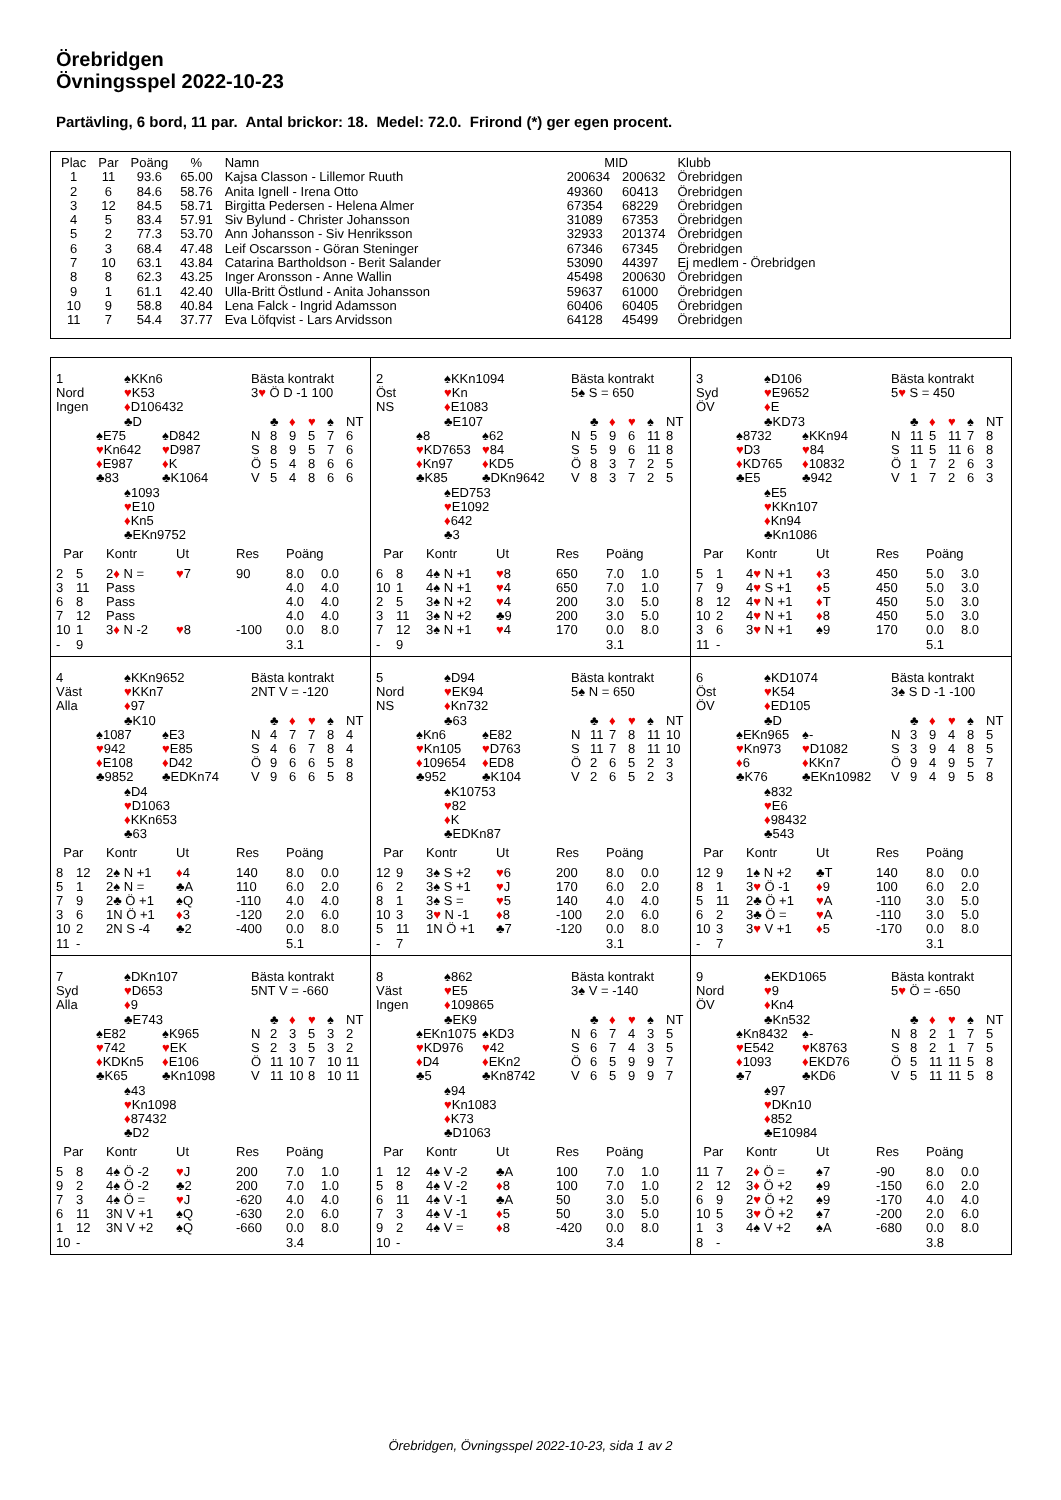Örebridgen
Övningsspel 2022-10-23
Partävling, 6 bord, 11 par. Antal brickor: 18. Medel: 72.0. Frirond (*) ger egen procent.
| Plac | Par | Poäng | % | Namn | MID | | Klubb |
| --- | --- | --- | --- | --- | --- | --- | --- |
| 1 | 11 | 93.6 | 65.00 | Kajsa Classon - Lillemor Ruuth | 200634 | 200632 | Örebridgen |
| 2 | 6 | 84.6 | 58.76 | Anita Ignell - Irena Otto | 49360 | 60413 | Örebridgen |
| 3 | 12 | 84.5 | 58.71 | Birgitta Pedersen - Helena Almer | 67354 | 68229 | Örebridgen |
| 4 | 5 | 83.4 | 57.91 | Siv Bylund - Christer Johansson | 31089 | 67353 | Örebridgen |
| 5 | 2 | 77.3 | 53.70 | Ann Johansson - Siv Henriksson | 32933 | 201374 | Örebridgen |
| 6 | 3 | 68.4 | 47.48 | Leif Oscarsson - Göran Steninger | 67346 | 67345 | Örebridgen |
| 7 | 10 | 63.1 | 43.84 | Catarina Bartholdson - Berit Salander | 53090 | 44397 | Ej medlem - Örebridgen |
| 8 | 8 | 62.3 | 43.25 | Inger Aronsson - Anne Wallin | 45498 | 200630 | Örebridgen |
| 9 | 1 | 61.1 | 42.40 | Ulla-Britt Östlund - Anita Johansson | 59637 | 61000 | Örebridgen |
| 10 | 9 | 58.8 | 40.84 | Lena Falck - Ingrid Adamsson | 60406 | 60405 | Örebridgen |
| 11 | 7 | 54.4 | 37.77 | Eva Löfqvist - Lars Arvidsson | 64128 | 45499 | Örebridgen |
| 1 | | ♠KKn6 | |
| Nord | | ♥ K53 | |
| Ingen | | ♦ D106432 | |
| | | ♣D | |
| | ♠E75 | | ♠D842 |
| | ♥ Kn642 | | ♥ D987 |
| | ♦ E987 | | ♦ K |
| | ♣83 | | ♣K1064 |
| | | ♠1093 | |
| | | ♥ E10 | |
| | | ♦ Kn5 | |
| | | ♣EKn9752 | |
Bästa kontrakt
3♥ Ö D -1 100
| | ♣ | ♦ | ♥ | ♠ | NT |
| N | 8 | 9 | 5 | 7 | 6 |
| S | 8 | 9 | 5 | 7 | 6 |
| Ö | 5 | 4 | 8 | 6 | 6 |
| V | 5 | 4 | 8 | 6 | 6 |
| Par | | Kontr | Ut | Res | Poäng | |
| --- | --- | --- | --- | --- | --- | --- |
| 2 | 5 | 2 ♦ N = | ♥ 7 | 90 | 8.0 | 0.0 |
| 3 | 11 | Pass | | | 4.0 | 4.0 |
| 6 | 8 | Pass | | | 4.0 | 4.0 |
| 7 | 12 | Pass | | | 4.0 | 4.0 |
| 10 | 1 | 3 ♦ N -2 | ♥ 8 | -100 | 0.0 | 8.0 |
| - | 9 | | | | 3.1 | |
| 2 | | ♠KKn1094 | |
| Öst | | ♥ Kn | |
| NS | | ♦ E1083 | |
| | | ♣E107 | |
| | ♠8 | | ♠62 |
| | ♥ KD7653 | | ♥ 84 |
| | ♦ Kn97 | | ♦ KD5 |
| | ♣K85 | | ♣DKn9642 |
| | | ♠ED753 | |
| | | ♥ E1092 | |
| | | ♦ 642 | |
| | | ♣3 | |
Bästa kontrakt
5♠ S = 650
| | ♣ | ♦ | ♥ | ♠ | NT |
| N | 5 | 9 | 6 | 11 | 8 |
| S | 5 | 9 | 6 | 11 | 8 |
| Ö | 8 | 3 | 7 | 2 | 5 |
| V | 8 | 3 | 7 | 2 | 5 |
| Par | | Kontr | Ut | Res | Poäng | |
| --- | --- | --- | --- | --- | --- | --- |
| 6 | 8 | 4♠ N +1 | ♥ 8 | 650 | 7.0 | 1.0 |
| 10 | 1 | 4♠ N +1 | ♥ 4 | 650 | 7.0 | 1.0 |
| 2 | 5 | 3♠ N +2 | ♥ 4 | 200 | 3.0 | 5.0 |
| 3 | 11 | 3♠ N +2 | ♣9 | 200 | 3.0 | 5.0 |
| 7 | 12 | 3♠ N +1 | ♥ 4 | 170 | 0.0 | 8.0 |
| - | 9 | | | | 3.1 | |
| 3 | | ♠D106 | |
| Syd | | ♥ E9652 | |
| ÖV | | ♦ E | |
| | | ♣KD73 | |
| | ♠8732 | | ♠KKn94 |
| | ♥ D3 | | ♥ 84 |
| | ♦ KD765 | | ♦ 10832 |
| | ♣E5 | | ♣942 |
| | | ♠E5 | |
| | | ♥ KKn107 | |
| | | ♦ Kn94 | |
| | | ♣Kn1086 | |
Bästa kontrakt
5♥ S = 450
| | ♣ | ♦ | ♥ | ♠ | NT |
| N | 11 | 5 | 11 | 7 | 8 |
| S | 11 | 5 | 11 | 6 | 8 |
| Ö | 1 | 7 | 2 | 6 | 3 |
| V | 1 | 7 | 2 | 6 | 3 |
| Par | | Kontr | Ut | Res | Poäng | |
| --- | --- | --- | --- | --- | --- | --- |
| 5 | 1 | 4 ♥ N +1 | ♦ 3 | 450 | 5.0 | 3.0 |
| 7 | 9 | 4 ♥ S +1 | ♦ 5 | 450 | 5.0 | 3.0 |
| 8 | 12 | 4 ♥ N +1 | ♦ T | 450 | 5.0 | 3.0 |
| 10 | 2 | 4 ♥ N +1 | ♦ 8 | 450 | 5.0 | 3.0 |
| 3 | 6 | 3 ♥ N +1 | ♠9 | 170 | 0.0 | 8.0 |
| 11 | - | | | | 5.1 | |
| 4 | | ♠KKn9652 | |
| Väst | | ♥ KKn7 | |
| Alla | | ♦ 97 | |
| | | ♣K10 | |
| | ♠1087 | | ♠E3 |
| | ♥ 942 | | ♥ E85 |
| | ♦ E108 | | ♦ D42 |
| | ♣9852 | | ♣EDKn74 |
| | | ♠D4 | |
| | | ♥ D1063 | |
| | | ♦ KKn653 | |
| | | ♣63 | |
Bästa kontrakt
2NT V = -120
| | ♣ | ♦ | ♥ | ♠ | NT |
| N | 4 | 7 | 7 | 8 | 4 |
| S | 4 | 6 | 7 | 8 | 4 |
| Ö | 9 | 6 | 6 | 5 | 8 |
| V | 9 | 6 | 6 | 5 | 8 |
| Par | | Kontr | Ut | Res | Poäng | |
| --- | --- | --- | --- | --- | --- | --- |
| 8 | 12 | 2♠ N +1 | ♦ 4 | 140 | 8.0 | 0.0 |
| 5 | 1 | 2♠ N = | ♣A | 110 | 6.0 | 2.0 |
| 7 | 9 | 2♣ Ö +1 | ♠Q | -110 | 4.0 | 4.0 |
| 3 | 6 | 1N Ö +1 | ♦ 3 | -120 | 2.0 | 6.0 |
| 10 | 2 | 2N S -4 | ♣2 | -400 | 0.0 | 8.0 |
| 11 | - | | | | 5.1 | |
| 5 | | ♠D94 | |
| Nord | | ♥ EK94 | |
| NS | | ♦ Kn732 | |
| | | ♣63 | |
| | ♠Kn6 | | ♠E82 |
| | ♥ Kn105 | | ♥ D763 |
| | ♦ 109654 | | ♦ ED8 |
| | ♣952 | | ♣K104 |
| | | ♠K10753 | |
| | | ♥ 82 | |
| | | ♦ K | |
| | | ♣EDKn87 | |
Bästa kontrakt
5♠ N = 650
| | ♣ | ♦ | ♥ | ♠ | NT |
| N | 11 | 7 | 8 | 11 | 10 |
| S | 11 | 7 | 8 | 11 | 10 |
| Ö | 2 | 6 | 5 | 2 | 3 |
| V | 2 | 6 | 5 | 2 | 3 |
| Par | | Kontr | Ut | Res | Poäng | |
| --- | --- | --- | --- | --- | --- | --- |
| 12 | 9 | 3♠ S +2 | ♥ 6 | 200 | 8.0 | 0.0 |
| 6 | 2 | 3♠ S +1 | ♥ J | 170 | 6.0 | 2.0 |
| 8 | 1 | 3♠ S = | ♥ 5 | 140 | 4.0 | 4.0 |
| 10 | 3 | 3 ♥ N -1 | ♦ 8 | -100 | 2.0 | 6.0 |
| 5 | 11 | 1N Ö +1 | ♣7 | -120 | 0.0 | 8.0 |
| - | 7 | | | | 3.1 | |
| 6 | | ♠KD1074 | |
| Öst | | ♥ K54 | |
| ÖV | | ♦ ED105 | |
| | | ♣D | |
| | ♠EKn965 | | ♠- |
| | ♥ Kn973 | | ♥ D1082 |
| | ♦ 6 | | ♦ KKn7 |
| | ♣K76 | | ♣EKn10982 |
| | | ♠832 | |
| | | ♥ E6 | |
| | | ♦ 98432 | |
| | | ♣543 | |
Bästa kontrakt
3♠ S D -1 -100
| | ♣ | ♦ | ♥ | ♠ | NT |
| N | 3 | 9 | 4 | 8 | 5 |
| S | 3 | 9 | 4 | 8 | 5 |
| Ö | 9 | 4 | 9 | 5 | 7 |
| V | 9 | 4 | 9 | 5 | 8 |
| Par | | Kontr | Ut | Res | Poäng | |
| --- | --- | --- | --- | --- | --- | --- |
| 12 | 9 | 1♠ N +2 | ♣T | 140 | 8.0 | 0.0 |
| 8 | 1 | 3 ♥ Ö -1 | ♦ 9 | 100 | 6.0 | 2.0 |
| 5 | 11 | 2♣ Ö +1 | ♥ A | -110 | 3.0 | 5.0 |
| 6 | 2 | 3♣ Ö = | ♥ A | -110 | 3.0 | 5.0 |
| 10 | 3 | 3 ♥ V +1 | ♦ 5 | -170 | 0.0 | 8.0 |
| - | 7 | | | | 3.1 | |
| 7 | | ♠DKn107 | |
| Syd | | ♥ D653 | |
| Alla | | ♦ 9 | |
| | | ♣E743 | |
| | ♠E82 | | ♠K965 |
| | ♥ 742 | | ♥ EK |
| | ♦ KDKn5 | | ♦ E106 |
| | ♣K65 | | ♣Kn1098 |
| | | ♠43 | |
| | | ♥ Kn1098 | |
| | | ♦ 87432 | |
| | | ♣D2 | |
Bästa kontrakt
5NT V = -660
| | ♣ | ♦ | ♥ | ♠ | NT |
| N | 2 | 3 | 5 | 3 | 2 |
| S | 2 | 3 | 5 | 3 | 2 |
| Ö | 11 | 10 | 7 | 10 | 11 |
| V | 11 | 10 | 8 | 10 | 11 |
| Par | | Kontr | Ut | Res | Poäng | |
| --- | --- | --- | --- | --- | --- | --- |
| 5 | 8 | 4♠ Ö -2 | ♥ J | 200 | 7.0 | 1.0 |
| 9 | 2 | 4♠ Ö -2 | ♣2 | 200 | 7.0 | 1.0 |
| 7 | 3 | 4♠ Ö = | ♥ J | -620 | 4.0 | 4.0 |
| 6 | 11 | 3N V +1 | ♠Q | -630 | 2.0 | 6.0 |
| 1 | 12 | 3N V +2 | ♠Q | -660 | 0.0 | 8.0 |
| 10 | - | | | | 3.4 | |
| 8 | | ♠862 | |
| Väst | | ♥ E5 | |
| Ingen | | ♦ 109865 | |
| | | ♣EK9 | |
| | ♠EKn1075 | | ♠KD3 |
| | ♥ KD976 | | ♥ 42 |
| | ♦ D4 | | ♦ EKn2 |
| | ♣5 | | ♣Kn8742 |
| | | ♠94 | |
| | | ♥ Kn1083 | |
| | | ♦ K73 | |
| | | ♣D1063 | |
Bästa kontrakt
3♠ V = -140
| | ♣ | ♦ | ♥ | ♠ | NT |
| N | 6 | 7 | 4 | 3 | 5 |
| S | 6 | 7 | 4 | 3 | 5 |
| Ö | 6 | 5 | 9 | 9 | 7 |
| V | 6 | 5 | 9 | 9 | 7 |
| Par | | Kontr | Ut | Res | Poäng | |
| --- | --- | --- | --- | --- | --- | --- |
| 1 | 12 | 4♠ V -2 | ♣A | 100 | 7.0 | 1.0 |
| 5 | 8 | 4♠ V -2 | ♦ 8 | 100 | 7.0 | 1.0 |
| 6 | 11 | 4♠ V -1 | ♣A | 50 | 3.0 | 5.0 |
| 7 | 3 | 4♠ V -1 | ♦ 5 | 50 | 3.0 | 5.0 |
| 9 | 2 | 4♠ V = | ♦ 8 | -420 | 0.0 | 8.0 |
| 10 | - | | | | 3.4 | |
| 9 | | ♠EKD1065 | |
| Nord | | ♥ 9 | |
| ÖV | | ♦ Kn4 | |
| | | ♣Kn532 | |
| | ♠Kn8432 | | ♠- |
| | ♥ E542 | | ♥ K8763 |
| | ♦ 1093 | | ♦ EKD76 |
| | ♣7 | | ♣KD6 |
| | | ♠97 | |
| | | ♥ DKn10 | |
| | | ♦ 852 | |
| | | ♣E10984 | |
Bästa kontrakt
5♥ Ö = -650
| | ♣ | ♦ | ♥ | ♠ | NT |
| N | 8 | 2 | 1 | 7 | 5 |
| S | 8 | 2 | 1 | 7 | 5 |
| Ö | 5 | 11 | 11 | 5 | 8 |
| V | 5 | 11 | 11 | 5 | 8 |
| Par | | Kontr | Ut | Res | Poäng | |
| --- | --- | --- | --- | --- | --- | --- |
| 11 | 7 | 2 ♦ Ö = | ♠7 | -90 | 8.0 | 0.0 |
| 2 | 12 | 3 ♦ Ö +2 | ♠9 | -150 | 6.0 | 2.0 |
| 6 | 9 | 2 ♥ Ö +2 | ♠9 | -170 | 4.0 | 4.0 |
| 10 | 5 | 3 ♥ Ö +2 | ♠7 | -200 | 2.0 | 6.0 |
| 1 | 3 | 4♠ V +2 | ♠A | -680 | 0.0 | 8.0 |
| 8 | - | | | | 3.8 | |
Örebridgen, Övningsspel 2022-10-23, sida 1 av 2